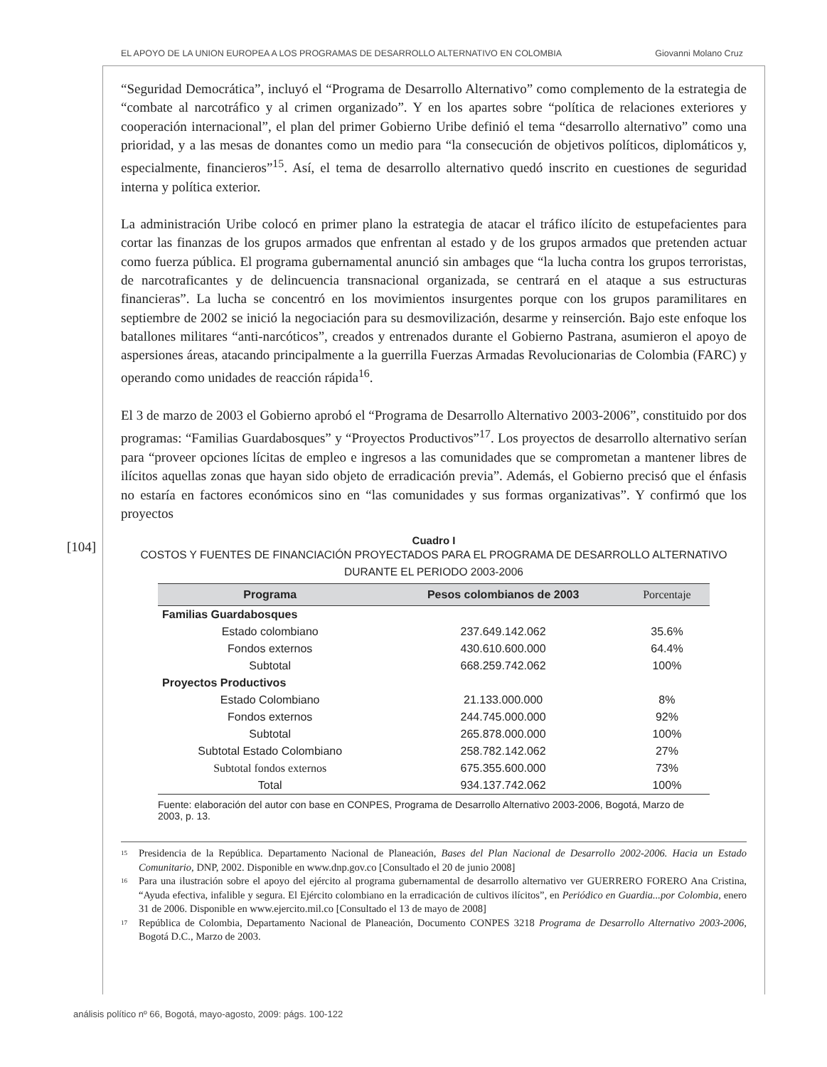EL APOYO DE LA UNION EUROPEA A LOS PROGRAMAS DE DESARROLLO ALTERNATIVO EN COLOMBIA Giovanni Molano Cruz
[104]
“Seguridad Democrática”, incluyó el “Programa de Desarrollo Alternativo” como complemento de la estrategia de “combate al narcotráfico y al crimen organizado”. Y en los apartes sobre “política de relaciones exteriores y cooperación internacional”, el plan del primer Gobierno Uribe definió el tema “desarrollo alternativo” como una prioridad, y a las mesas de donantes como un medio para “la consecución de objetivos políticos, diplomáticos y, especialmente, financieros”<sup>15</sup>. Así, el tema de desarrollo alternativo quedó inscrito en cuestiones de seguridad interna y política exterior.
La administración Uribe colocó en primer plano la estrategia de atacar el tráfico ilícito de estupefacientes para cortar las finanzas de los grupos armados que enfrentan al estado y de los grupos armados que pretenden actuar como fuerza pública. El programa gubernamental anunció sin ambages que “la lucha contra los grupos terroristas, de narcotraficantes y de delincuencia transnacional organizada, se centrará en el ataque a sus estructuras financieras”. La lucha se concentró en los movimientos insurgentes porque con los grupos paramilitares en septiembre de 2002 se inició la negociación para su desmovilización, desarme y reinserción. Bajo este enfoque los batallones militares “anti-narcóticos”, creados y entrenados durante el Gobierno Pastrana, asumieron el apoyo de aspersiones áreas, atacando principalmente a la guerrilla Fuerzas Armadas Revolucionarias de Colombia (FARC) y operando como unidades de reacción rápida<sup>16</sup>.
El 3 de marzo de 2003 el Gobierno aprobó el “Programa de Desarrollo Alternativo 2003-2006”, constituido por dos programas: “Familias Guardabosques” y “Proyectos Productivos”<sup>17</sup>. Los proyectos de desarrollo alternativo serían para “proveer opciones lícitas de empleo e ingresos a las comunidades que se comprometan a mantener libres de ilícitos aquellas zonas que hayan sido objeto de erradicación previa”. Además, el Gobierno precisó que el énfasis no estaría en factores económicos sino en “las comunidades y sus formas organizativas”. Y confirmó que los proyectos
Cuadro I
COSTOS Y FUENTES DE FINANCIACIÓN PROYECTADOS PARA EL PROGRAMA DE DESARROLLO ALTERNATIVO
DURANTE EL PERIODO 2003-2006
| Programa | Pesos colombianos de 2003 | Porcentaje |
| --- | --- | --- |
| Familias Guardabosques | | |
| Estado colombiano | 237.649.142.062 | 35.6% |
| Fondos externos | 430.610.600.000 | 64.4% |
| Subtotal | 668.259.742.062 | 100% |
| Proyectos Productivos | | |
| Estado Colombiano | 21.133.000.000 | 8% |
| Fondos externos | 244.745.000.000 | 92% |
| Subtotal | 265.878.000.000 | 100% |
| Subtotal Estado Colombiano | 258.782.142.062 | 27% |
| Subtotal fondos externos | 675.355.600.000 | 73% |
| Total | 934.137.742.062 | 100% |
Fuente: elaboración del autor con base en CONPES, Programa de Desarrollo Alternativo 2003-2006, Bogotá, Marzo de 2003, p. 13.
<sup>15</sup> Presidencia de la República. Departamento Nacional de Planeación, Bases del Plan Nacional de Desarrollo 2002-2006. Hacia un Estado Comunitario, DNP, 2002. Disponible en www.dnp.gov.co [Consultado el 20 de junio 2008]
<sup>16</sup> Para una ilustración sobre el apoyo del ejército al programa gubernamental de desarrollo alternativo ver GUERRERO FORERO Ana Cristina, “Ayuda efectiva, infalible y segura. El Ejército colombiano en la erradicación de cultivos ilícitos”, en Periódico en Guardia...por Colombia, enero 31 de 2006. Disponible en www.ejercito.mil.co [Consultado el 13 de mayo de 2008]
<sup>17</sup> República de Colombia, Departamento Nacional de Planeación, Documento CONPES 3218 Programa de Desarrollo Alternativo 2003-2006, Bogotá D.C., Marzo de 2003.
análisis político nº 66, Bogotá, mayo-agosto, 2009: págs. 100-122